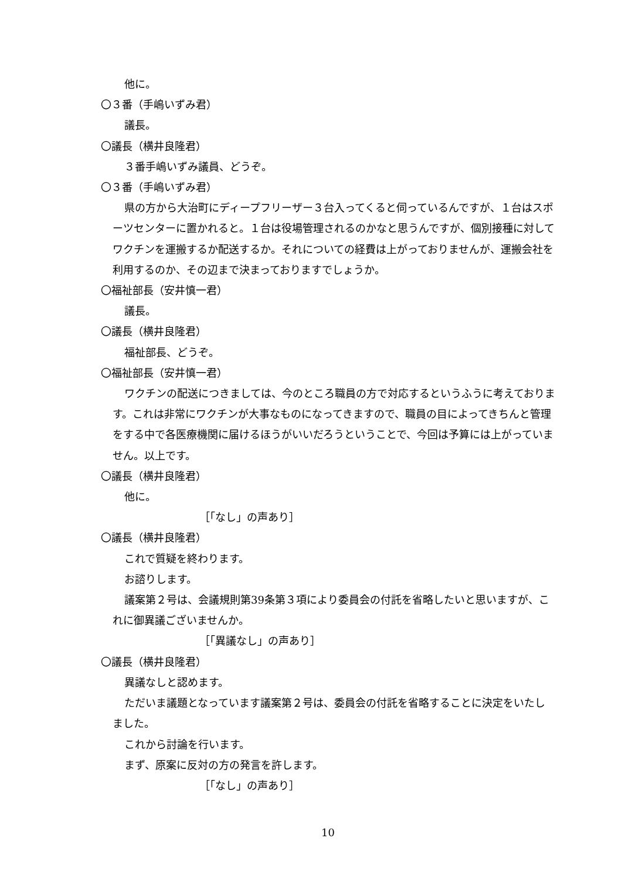他に。
〇３番（手嶋いずみ君）
議長。
〇議長（横井良隆君）
３番手嶋いずみ議員、どうぞ。
〇３番（手嶋いずみ君）
県の方から大治町にディープフリーザー３台入ってくると伺っているんですが、１台はスポーツセンターに置かれると。１台は役場管理されるのかなと思うんですが、個別接種に対してワクチンを運搬するか配送するか。それについての経費は上がっておりませんが、運搬会社を利用するのか、その辺まで決まっておりますでしょうか。
〇福祉部長（安井慎一君）
議長。
〇議長（横井良隆君）
福祉部長、どうぞ。
〇福祉部長（安井慎一君）
ワクチンの配送につきましては、今のところ職員の方で対応するというふうに考えております。これは非常にワクチンが大事なものになってきますので、職員の目によってきちんと管理をする中で各医療機関に届けるほうがいいだろうということで、今回は予算には上がっていません。以上です。
〇議長（横井良隆君）
他に。
［「なし」の声あり］
〇議長（横井良隆君）
これで質疑を終わります。
お諮りします。
議案第２号は、会議規則第39条第３項により委員会の付託を省略したいと思いますが、これに御異議ございませんか。
［「異議なし」の声あり］
〇議長（横井良隆君）
異議なしと認めます。
ただいま議題となっています議案第２号は、委員会の付託を省略することに決定をいたしました。
これから討論を行います。
まず、原案に反対の方の発言を許します。
［「なし」の声あり］
10